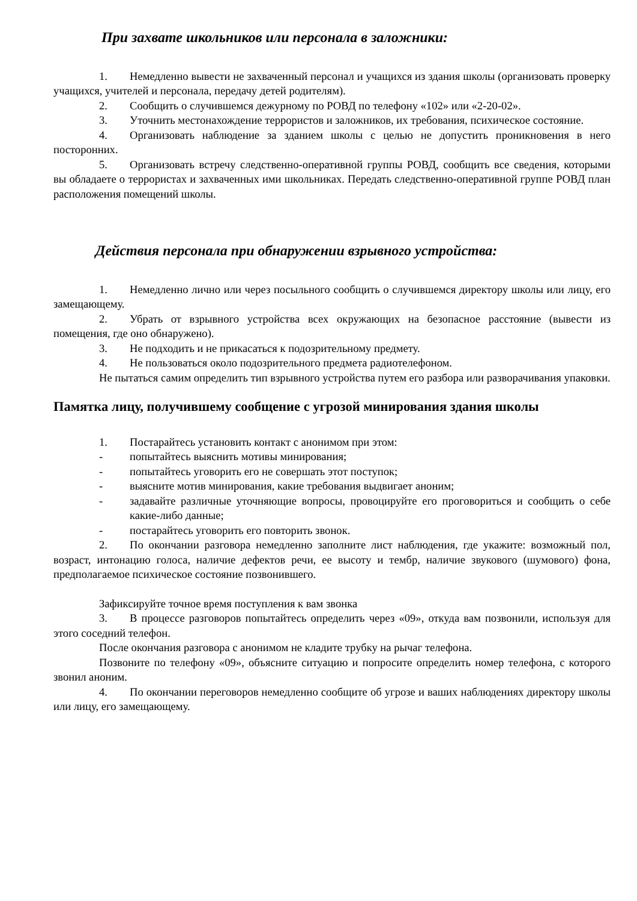При захвате школьников или персонала в заложники:
1. Немедленно вывести не захваченный персонал и учащихся из здания школы (организовать проверку учащихся, учителей и персонала, передачу детей родителям).
2. Сообщить о случившемся дежурному по РОВД по телефону «102» или «2-20-02».
3. Уточнить местонахождение террористов и заложников, их требования, психическое состояние.
4. Организовать наблюдение за зданием школы с целью не допустить проникновения в него посторонних.
5. Организовать встречу следственно-оперативной группы РОВД, сообщить все сведения, которыми вы обладаете о террористах и захваченных ими школьниках. Передать следственно-оперативной группе РОВД план расположения помещений школы.
Действия персонала при обнаружении взрывного устройства:
1. Немедленно лично или через посыльного сообщить о случившемся директору школы или лицу, его замещающему.
2. Убрать от взрывного устройства всех окружающих на безопасное расстояние (вывести из помещения, где оно обнаружено).
3. Не подходить и не прикасаться к подозрительному предмету.
4. Не пользоваться около подозрительного предмета радиотелефоном.
Не пытаться самим определить тип взрывного устройства путем его разбора или разворачивания упаковки.
Памятка лицу, получившему сообщение с угрозой минирования здания школы
1. Постарайтесь установить контакт с анонимом при этом:
- попытайтесь выяснить мотивы минирования;
- попытайтесь уговорить его не совершать этот поступок;
- выясните мотив минирования, какие требования выдвигает аноним;
- задавайте различные уточняющие вопросы, провоцируйте его проговориться и сообщить о себе какие-либо данные;
- постарайтесь уговорить его повторить звонок.
2. По окончании разговора немедленно заполните лист наблюдения, где укажите: возможный пол, возраст, интонацию голоса, наличие дефектов речи, ее высоту и тембр, наличие звукового (шумового) фона, предполагаемое психическое состояние позвонившего.
Зафиксируйте точное время поступления к вам звонка
3. В процессе разговоров попытайтесь определить через «09», откуда вам позвонили, используя для этого соседний телефон.
После окончания разговора с анонимом не кладите трубку на рычаг телефона.
Позвоните по телефону «09», объясните ситуацию и попросите определить номер телефона, с которого звонил аноним.
4. По окончании переговоров немедленно сообщите об угрозе и ваших наблюдениях директору школы или лицу, его замещающему.